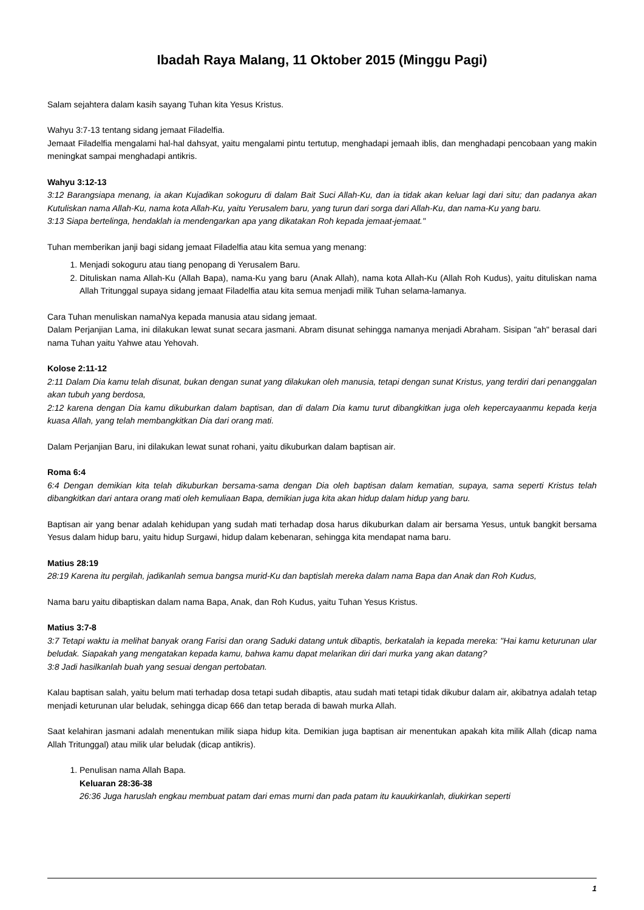Ibadah Raya Malang, 11 Oktober 2015 (Minggu Pagi)
Salam sejahtera dalam kasih sayang Tuhan kita Yesus Kristus.
Wahyu 3:7-13 tentang sidang jemaat Filadelfia.
Jemaat Filadelfia mengalami hal-hal dahsyat, yaitu mengalami pintu tertutup, menghadapi jemaah iblis, dan menghadapi pencobaan yang makin meningkat sampai menghadapi antikris.
Wahyu 3:12-13
3:12 Barangsiapa menang, ia akan Kujadikan sokoguru di dalam Bait Suci Allah-Ku, dan ia tidak akan keluar lagi dari situ; dan padanya akan Kutuliskan nama Allah-Ku, nama kota Allah-Ku, yaitu Yerusalem baru, yang turun dari sorga dari Allah-Ku, dan nama-Ku yang baru.
3:13 Siapa bertelinga, hendaklah ia mendengarkan apa yang dikatakan Roh kepada jemaat-jemaat."
Tuhan memberikan janji bagi sidang jemaat Filadelfia atau kita semua yang menang:
1. Menjadi sokoguru atau tiang penopang di Yerusalem Baru.
2. Dituliskan nama Allah-Ku (Allah Bapa), nama-Ku yang baru (Anak Allah), nama kota Allah-Ku (Allah Roh Kudus), yaitu dituliskan nama Allah Tritunggal supaya sidang jemaat Filadelfia atau kita semua menjadi milik Tuhan selama-lamanya.
Cara Tuhan menuliskan namaNya kepada manusia atau sidang jemaat.
Dalam Perjanjian Lama, ini dilakukan lewat sunat secara jasmani. Abram disunat sehingga namanya menjadi Abraham. Sisipan "ah" berasal dari nama Tuhan yaitu Yahwe atau Yehovah.
Kolose 2:11-12
2:11 Dalam Dia kamu telah disunat, bukan dengan sunat yang dilakukan oleh manusia, tetapi dengan sunat Kristus, yang terdiri dari penanggalan akan tubuh yang berdosa,
2:12 karena dengan Dia kamu dikuburkan dalam baptisan, dan di dalam Dia kamu turut dibangkitkan juga oleh kepercayaanmu kepada kerja kuasa Allah, yang telah membangkitkan Dia dari orang mati.
Dalam Perjanjian Baru, ini dilakukan lewat sunat rohani, yaitu dikuburkan dalam baptisan air.
Roma 6:4
6:4 Dengan demikian kita telah dikuburkan bersama-sama dengan Dia oleh baptisan dalam kematian, supaya, sama seperti Kristus telah dibangkitkan dari antara orang mati oleh kemuliaan Bapa, demikian juga kita akan hidup dalam hidup yang baru.
Baptisan air yang benar adalah kehidupan yang sudah mati terhadap dosa harus dikuburkan dalam air bersama Yesus, untuk bangkit bersama Yesus dalam hidup baru, yaitu hidup Surgawi, hidup dalam kebenaran, sehingga kita mendapat nama baru.
Matius 28:19
28:19 Karena itu pergilah, jadikanlah semua bangsa murid-Ku dan baptislah mereka dalam nama Bapa dan Anak dan Roh Kudus,
Nama baru yaitu dibaptiskan dalam nama Bapa, Anak, dan Roh Kudus, yaitu Tuhan Yesus Kristus.
Matius 3:7-8
3:7 Tetapi waktu ia melihat banyak orang Farisi dan orang Saduki datang untuk dibaptis, berkatalah ia kepada mereka: "Hai kamu keturunan ular beludak. Siapakah yang mengatakan kepada kamu, bahwa kamu dapat melarikan diri dari murka yang akan datang?
3:8 Jadi hasilkanlah buah yang sesuai dengan pertobatan.
Kalau baptisan salah, yaitu belum mati terhadap dosa tetapi sudah dibaptis, atau sudah mati tetapi tidak dikubur dalam air, akibatnya adalah tetap menjadi keturunan ular beludak, sehingga dicap 666 dan tetap berada di bawah murka Allah.
Saat kelahiran jasmani adalah menentukan milik siapa hidup kita. Demikian juga baptisan air menentukan apakah kita milik Allah (dicap nama Allah Tritunggal) atau milik ular beludak (dicap antikris).
1. Penulisan nama Allah Bapa.
Keluaran 28:36-38
26:36 Juga haruslah engkau membuat patam dari emas murni dan pada patam itu kauukirkanlah, diukirkan seperti
1